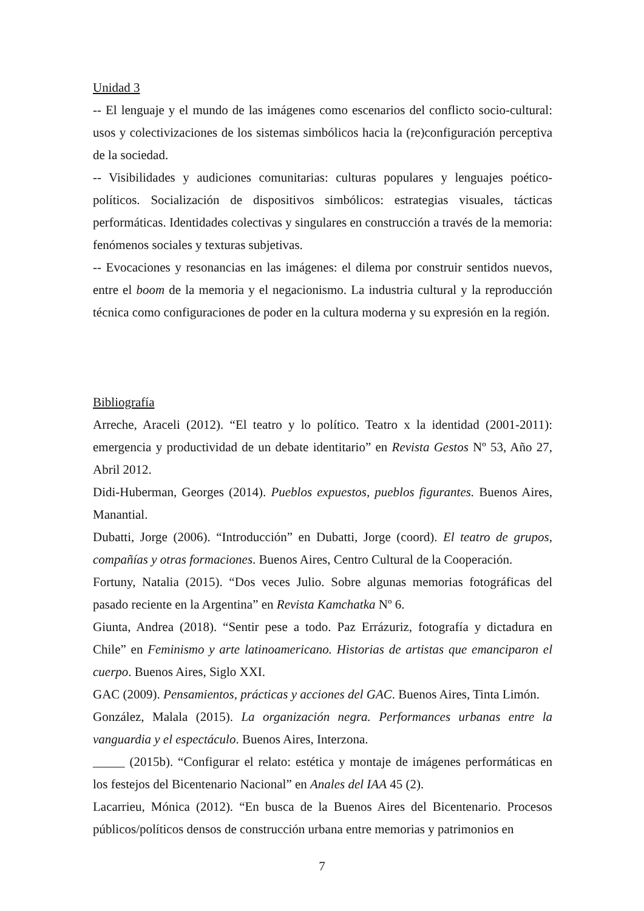Unidad 3
-- El lenguaje y el mundo de las imágenes como escenarios del conflicto socio-cultural: usos y colectivizaciones de los sistemas simbólicos hacia la (re)configuración perceptiva de la sociedad.
-- Visibilidades y audiciones comunitarias: culturas populares y lenguajes poético-políticos. Socialización de dispositivos simbólicos: estrategias visuales, tácticas performáticas. Identidades colectivas y singulares en construcción a través de la memoria: fenómenos sociales y texturas subjetivas.
-- Evocaciones y resonancias en las imágenes: el dilema por construir sentidos nuevos, entre el boom de la memoria y el negacionismo. La industria cultural y la reproducción técnica como configuraciones de poder en la cultura moderna y su expresión en la región.
Bibliografía
Arreche, Araceli (2012). “El teatro y lo político. Teatro x la identidad (2001-2011): emergencia y productividad de un debate identitario” en Revista Gestos Nº 53, Año 27, Abril 2012.
Didi-Huberman, Georges (2014). Pueblos expuestos, pueblos figurantes. Buenos Aires, Manantial.
Dubatti, Jorge (2006). “Introducción” en Dubatti, Jorge (coord). El teatro de grupos, compañías y otras formaciones. Buenos Aires, Centro Cultural de la Cooperación.
Fortuny, Natalia (2015). “Dos veces Julio. Sobre algunas memorias fotográficas del pasado reciente en la Argentina” en Revista Kamchatka Nº 6.
Giunta, Andrea (2018). “Sentir pese a todo. Paz Errázuriz, fotografía y dictadura en Chile” en Feminismo y arte latinoamericano. Historias de artistas que emanciparon el cuerpo. Buenos Aires, Siglo XXI.
GAC (2009). Pensamientos, prácticas y acciones del GAC. Buenos Aires, Tinta Limón.
González, Malala (2015). La organización negra. Performances urbanas entre la vanguardia y el espectáculo. Buenos Aires, Interzona.
_____ (2015b). “Configurar el relato: estética y montaje de imágenes performáticas en los festejos del Bicentenario Nacional” en Anales del IAA 45 (2).
Lacarrieu, Mónica (2012). “En busca de la Buenos Aires del Bicentenario. Procesos públicos/políticos densos de construcción urbana entre memorias y patrimonios en
7